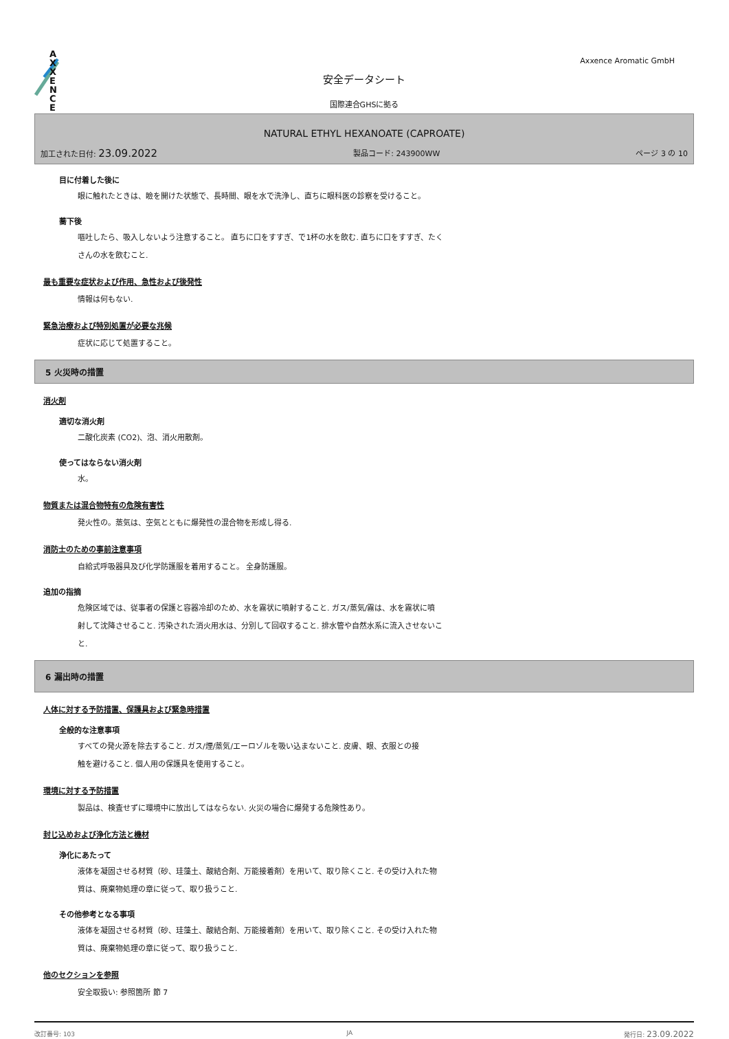A X X E N C E
Axxence Aromatic GmbH
安全データシート
国際連合GHSに拠る
NATURAL ETHYL HEXANOATE (CAPROATE)
加工された日付: 23.09.2022 製品コード: 243900WW ページ 3 の 10
目に付着した後に
眼に触れたときは、瞼を開けた状態で、長時間、眼を水で洗浄し、直ちに眼科医の診察を受けること。
蕎下後
嘔吐したら、吸入しないよう注意すること。 直ちに口をすすぎ、で1杯の水を飲む. 直ちに口をすすぎ、たく
さんの水を飲むこと.
最も重要な症状および作用、急性および後発性
情報は何もない.
緊急治療および特別処置が必要な兆候
症状に応じて処置すること。
5 火災時の措置
消火剤
適切な消火剤
二酸化炭素 (CO2)、泡、消火用散剤。
使ってはならない消火剤
水。
物質または混合物特有の危険有害性
発火性の。蒸気は、空気とともに爆発性の混合物を形成し得る.
消防士のための事前注意事項
自給式呼吸器具及び化学防護服を着用すること。 全身防護服。
追加の指摘
危険区域では、従事者の保護と容器冷却のため、水を霧状に噴射すること. ガス/蒸気/霧は、水を霧状に噴
射して沈降させること. 汚染された消火用水は、分別して回収すること. 排水管や自然水系に流入させないこ
と.
6 漏出時の措置
人体に対する予防措置、保護具および緊急時措置
全般的な注意事項
すべての発火源を除去すること. ガス/煙/蒸気/エーロゾルを吸い込まないこと. 皮膚、眼、衣服との接
触を避けること. 個人用の保護具を使用すること。
環境に対する予防措置
製品は、検査せずに環境中に放出してはならない. 火災の場合に爆発する危険性あり。
封じ込めおよび浄化方法と機材
浄化にあたって
液体を凝固させる材質（砂、珪藻土、酸結合剤、万能接着剤）を用いて、取り除くこと. その受け入れた物
質は、廃棄物処理の章に従って、取り扱うこと.
その他参考となる事項
液体を凝固させる材質（砂、珪藻土、酸結合剤、万能接着剤）を用いて、取り除くこと. その受け入れた物
質は、廃棄物処理の章に従って、取り扱うこと.
他のセクションを参照
安全取扱い: 参照箇所 節 7
改訂番号: 103 JA 発行日: 23.09.2022